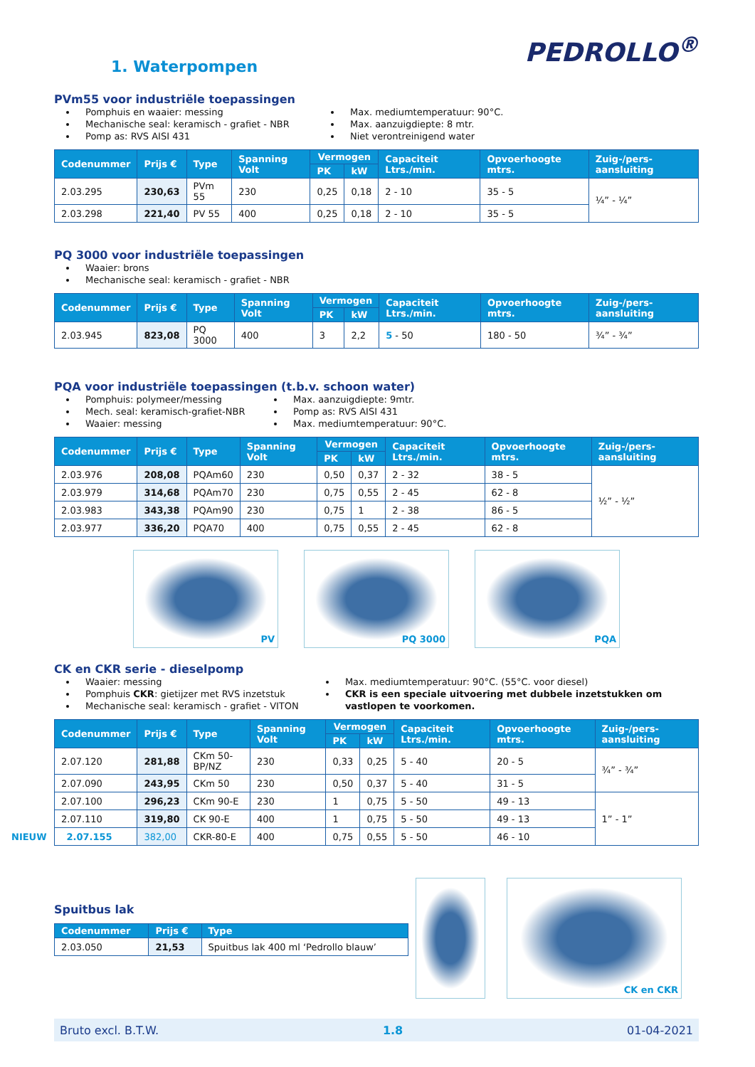1. Waterpompen
PEDROLLO<sup>®</sup>
PVm55 voor industriële toepassingen
Pomphuis en waaier: messing
Mechanische seal: keramisch - grafiet - NBR
Pomp as: RVS AISI 431
Max. mediumtemperatuur: 90°C.
Max. aanzuigdiepte: 8 mtr.
Niet verontreinigend water
| Codenummer | Prijs € | Type | Spanning Volt | Vermogen | | Capaciteit Ltrs./min. | Opvoerhoogte mtrs. | Zuig-/pers-aansluiting |
| --- | --- | --- | --- | --- | --- | --- | --- | --- |
| | | | | PK | kW | | | |
| 2.03.295 | 230,63 | PVm 55 | 230 | 0,25 | 0,18 | 2 - 10 | 35 - 5 | ¼” - ¼” |
| 2.03.298 | 221,40 | PV 55 | 400 | 0,25 | 0,18 | 2 - 10 | 35 - 5 | |
PQ 3000 voor industriële toepassingen
Waaier: brons
Mechanische seal: keramisch - grafiet - NBR
| Codenummer | Prijs € | Type | Spanning Volt | Vermogen | | Capaciteit Ltrs./min. | Opvoerhoogte mtrs. | Zuig-/pers-aansluiting |
| --- | --- | --- | --- | --- | --- | --- | --- | --- |
| | | | | PK | kW | | | |
| 2.03.945 | 823,08 | PQ 3000 | 400 | 3 | 2,2 | 5 - 50 | 180 - 50 | ¾” - ¾” |
PQA voor industriële toepassingen (t.b.v. schoon water)
Pomphuis: polymeer/messing
Mech. seal: keramisch-grafiet-NBR
Waaier: messing
Max. aanzuigdiepte: 9mtr.
Pomp as: RVS AISI 431
Max. mediumtemperatuur: 90°C.
| Codenummer | Prijs € | Type | Spanning Volt | Vermogen | | Capaciteit Ltrs./min. | Opvoerhoogte mtrs. | Zuig-/pers-aansluiting |
| --- | --- | --- | --- | --- | --- | --- | --- | --- |
| | | | | PK | kW | | | |
| 2.03.976 | 208,08 | PQAm60 | 230 | 0,50 | 0,37 | 2 - 32 | 38 - 5 | ½” - ½” |
| 2.03.979 | 314,68 | PQAm70 | 230 | 0,75 | 0,55 | 2 - 45 | 62 - 8 | |
| 2.03.983 | 343,38 | PQAm90 | 230 | 0,75 | 1 | 2 - 38 | 86 - 5 | |
| 2.03.977 | 336,20 | PQA70 | 400 | 0,75 | 0,55 | 2 - 45 | 62 - 8 | |
PV PQ 3000 PQA
CK en CKR serie - dieselpomp
Waaier: messing
Pomphuis CKR: gietijzer met RVS inzetstuk
Mechanische seal: keramisch - grafiet - VITON
Max. mediumtemperatuur: 90°C. (55°C. voor diesel)
CKR is een speciale uitvoering met dubbele inzetstukken om vastlopen te voorkomen.
| Codenummer | Prijs € | Type | Spanning Volt | Vermogen | | Capaciteit Ltrs./min. | Opvoerhoogte mtrs. | Zuig-/pers-aansluiting |
| --- | --- | --- | --- | --- | --- | --- | --- | --- |
| | | | | PK | kW | | | |
| 2.07.120 | 281,88 | CKm 50-BP/NZ | 230 | 0,33 | 0,25 | 5 - 40 | 20 - 5 | ¾” - ¾” |
| 2.07.090 | 243,95 | CKm 50 | 230 | 0,50 | 0,37 | 5 - 40 | 31 - 5 | |
| 2.07.100 | 296,23 | CKm 90-E | 230 | 1 | 0,75 | 5 - 50 | 49 - 13 | 1” - 1” |
| 2.07.110 | 319,80 | CK 90-E | 400 | 1 | 0,75 | 5 - 50 | 49 - 13 | |
| NIEUW 2.07.155 | 382,00 | CKR-80-E | 400 | 0,75 | 0,55 | 5 - 50 | 46 - 10 | |
Spuitbus lak
| Codenummer | Prijs € | Type |
| --- | --- | --- |
| 2.03.050 | 21,53 | Spuitbus lak 400 ml ‘Pedrollo blauw’ |
CK en CKR
Bruto excl. B.T.W. 1.8 01-04-2021